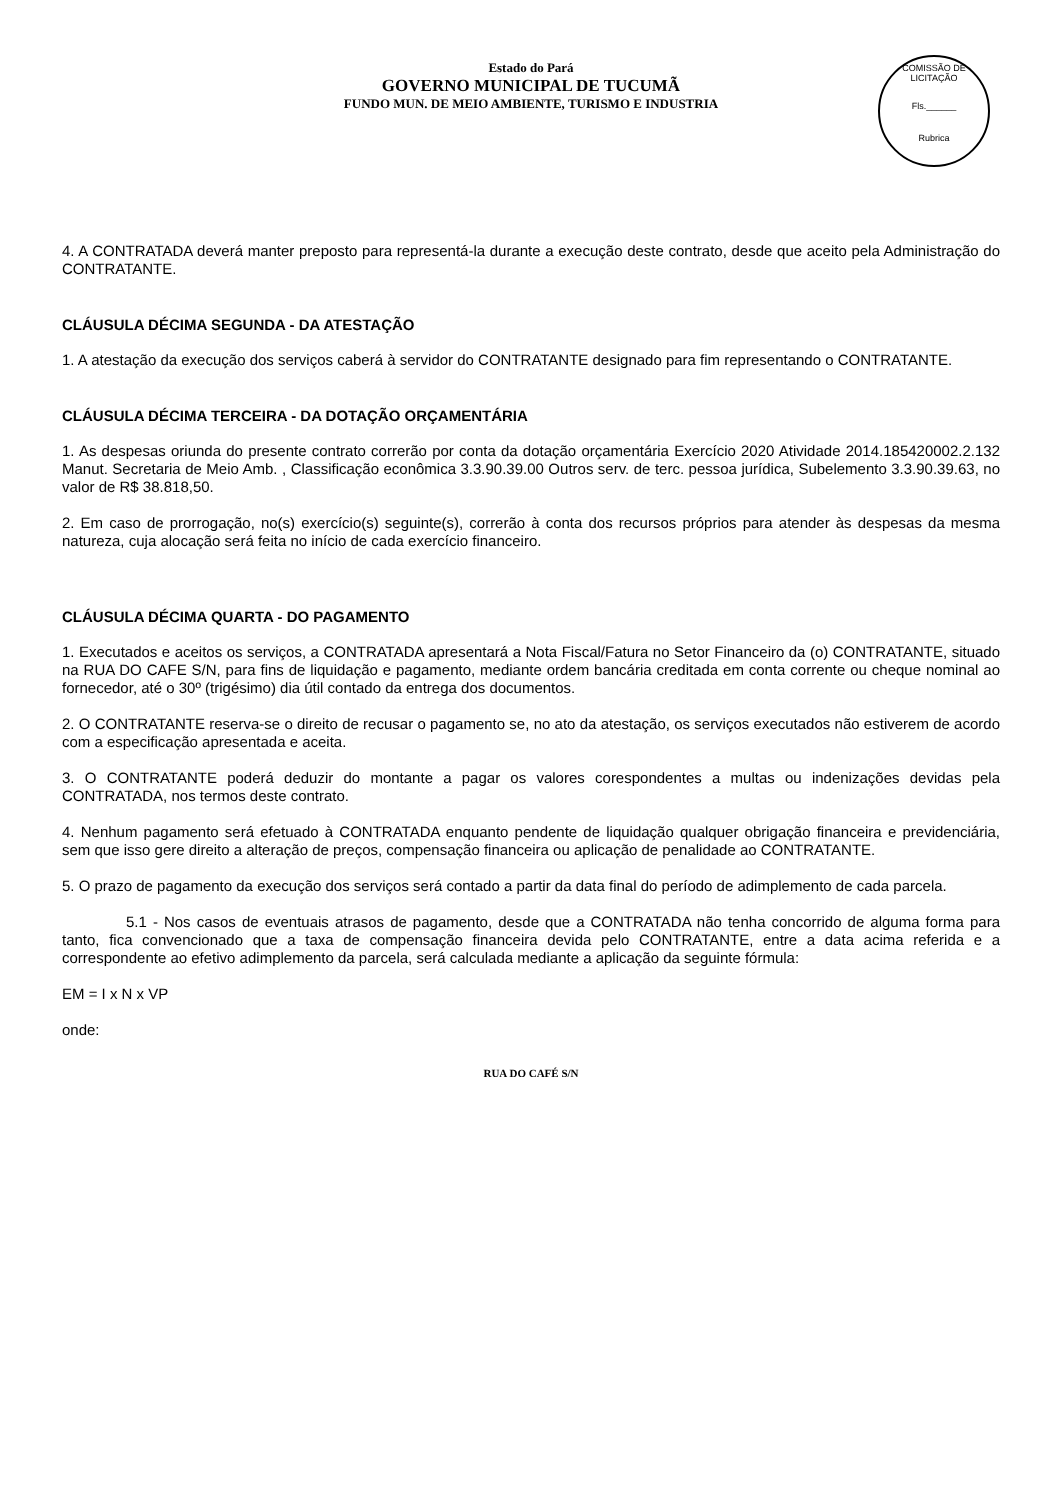Estado do Pará
GOVERNO MUNICIPAL DE TUCUMÃ
FUNDO MUN. DE MEIO AMBIENTE, TURISMO E INDUSTRIA
COMISSÃO DE LICITAÇÃO
Fls.______
Rubrica
4. A CONTRATADA deverá manter preposto para representá-la durante a execução deste contrato, desde que aceito pela Administração do CONTRATANTE.
CLÁUSULA DÉCIMA SEGUNDA - DA ATESTAÇÃO
1. A atestação da execução dos serviços caberá à servidor do CONTRATANTE designado para fim representando o CONTRATANTE.
CLÁUSULA DÉCIMA TERCEIRA - DA DOTAÇÃO ORÇAMENTÁRIA
1. As despesas oriunda do presente contrato correrão por conta da dotação orçamentária Exercício 2020 Atividade 2014.185420002.2.132 Manut. Secretaria de Meio Amb. , Classificação econômica 3.3.90.39.00 Outros serv. de terc. pessoa jurídica, Subelemento 3.3.90.39.63, no valor de R$ 38.818,50.
2. Em caso de prorrogação, no(s) exercício(s) seguinte(s), correrão à conta dos recursos próprios para atender às despesas da mesma natureza, cuja alocação será feita no início de cada exercício financeiro.
CLÁUSULA DÉCIMA QUARTA - DO PAGAMENTO
1. Executados e aceitos os serviços, a CONTRATADA apresentará a Nota Fiscal/Fatura no Setor Financeiro da (o) CONTRATANTE, situado na RUA DO CAFE S/N, para fins de liquidação e pagamento, mediante ordem bancária creditada em conta corrente ou cheque nominal ao fornecedor, até o 30º (trigésimo) dia útil contado da entrega dos documentos.
2. O CONTRATANTE reserva-se o direito de recusar o pagamento se, no ato da atestação, os serviços executados não estiverem de acordo com a especificação apresentada e aceita.
3. O CONTRATANTE poderá deduzir do montante a pagar os valores corespondentes a multas ou indenizações devidas pela CONTRATADA, nos termos deste contrato.
4. Nenhum pagamento será efetuado à CONTRATADA enquanto pendente de liquidação qualquer obrigação financeira e previdenciária, sem que isso gere direito a alteração de preços, compensação financeira ou aplicação de penalidade ao CONTRATANTE.
5. O prazo de pagamento da execução dos serviços será contado a partir da data final do período de adimplemento de cada parcela.
5.1 - Nos casos de eventuais atrasos de pagamento, desde que a CONTRATADA não tenha concorrido de alguma forma para tanto, fica convencionado que a taxa de compensação financeira devida pelo CONTRATANTE, entre a data acima referida e a correspondente ao efetivo adimplemento da parcela, será calculada mediante a aplicação da seguinte fórmula:
EM = I x N x VP
onde:
RUA DO CAFÉ S/N